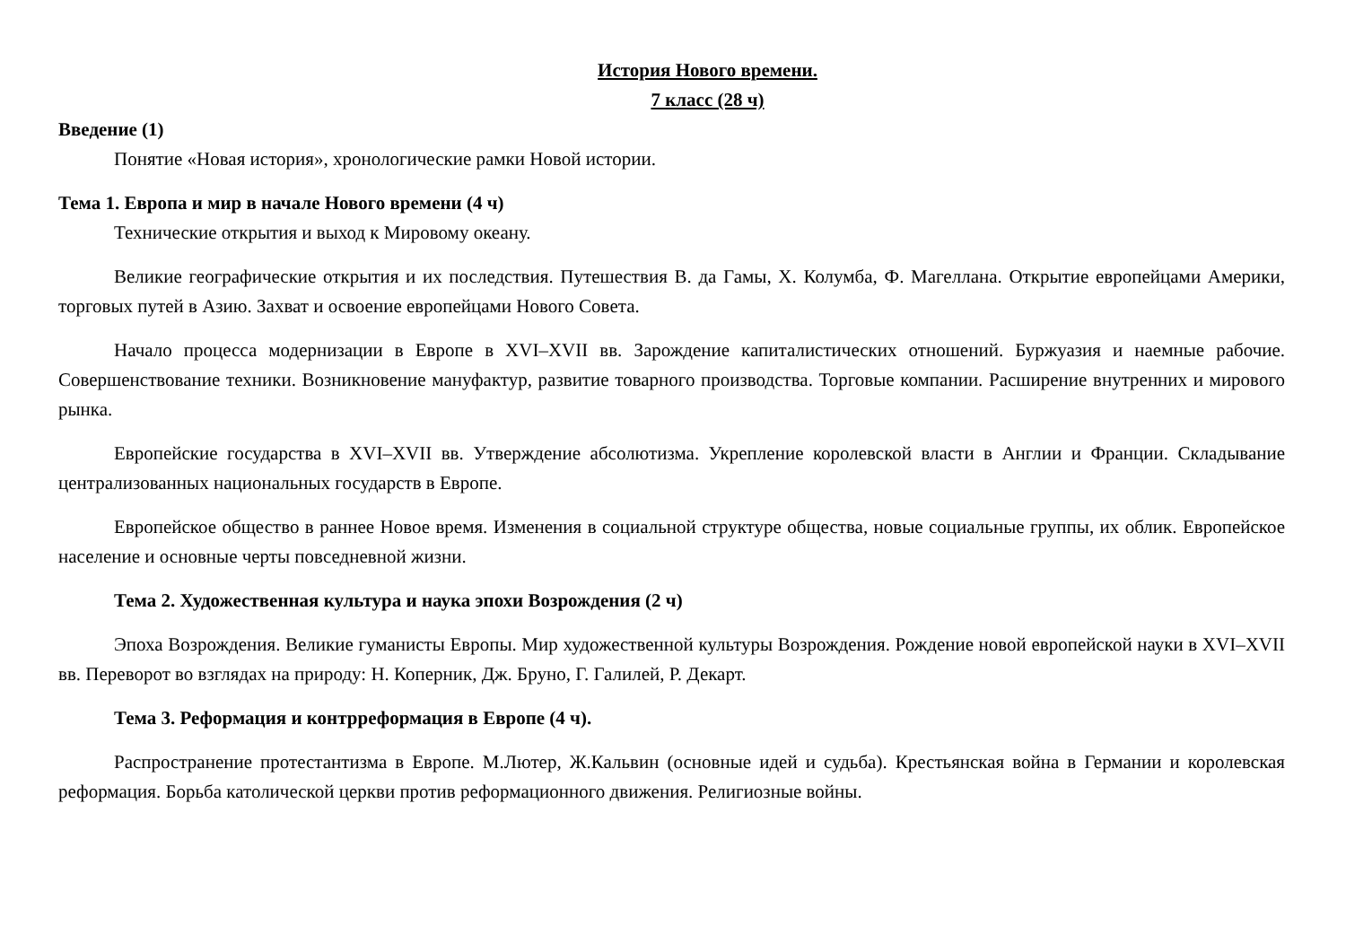История Нового времени.
7 класс (28 ч)
Введение (1)
Понятие «Новая история», хронологические рамки Новой истории.
Тема 1. Европа и мир в начале Нового времени (4 ч)
Технические открытия и выход к Мировому океану.
Великие географические открытия и их последствия. Путешествия В. да Гамы, Х. Колумба, Ф. Магеллана. Открытие европейцами Америки, торговых путей в Азию. Захват и освоение европейцами Нового Совета.
Начало процесса модернизации в Европе в XVI–XVII вв. Зарождение капиталистических отношений. Буржуазия и наемные рабочие. Совершенствование техники. Возникновение мануфактур, развитие товарного производства. Торговые компании. Расширение внутренних и мирового рынка.
Европейские государства в XVI–XVII вв. Утверждение абсолютизма. Укрепление королевской власти в Англии и Франции. Складывание централизованных национальных государств в Европе.
Европейское общество в раннее Новое время. Изменения в социальной структуре общества, новые социальные группы, их облик. Европейское население и основные черты повседневной жизни.
Тема 2. Художественная культура и наука эпохи Возрождения (2 ч)
Эпоха Возрождения. Великие гуманисты Европы. Мир художественной культуры Возрождения. Рождение новой европейской науки в XVI–XVII вв. Переворот во взглядах на природу: Н. Коперник, Дж. Бруно, Г. Галилей, Р. Декарт.
Тема 3. Реформация и контрреформация в Европе (4 ч).
Распространение протестантизма в Европе. М.Лютер, Ж.Кальвин (основные идей и судьба). Крестьянская война в Германии и королевская реформация. Борьба католической церкви против реформационного движения. Религиозные войны.